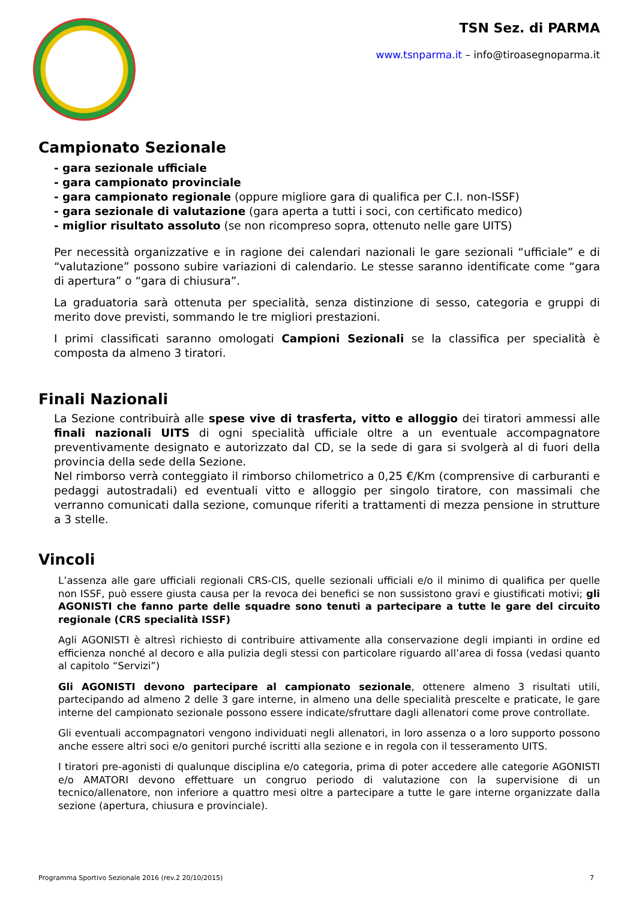TSN Sez. di PARMA
www.tsnparma.it – info@tiroasegnoparma.it
Campionato Sezionale
- gara sezionale ufficiale
- gara campionato provinciale
- gara campionato regionale (oppure migliore gara di qualifica per C.I. non-ISSF)
- gara sezionale di valutazione (gara aperta a tutti i soci, con certificato medico)
- miglior risultato assoluto (se non ricompreso sopra, ottenuto nelle gare UITS)
Per necessità organizzative e in ragione dei calendari nazionali le gare sezionali “ufficiale” e di “valutazione” possono subire variazioni di calendario. Le stesse saranno identificate come “gara di apertura” o “gara di chiusura”.
La graduatoria sarà ottenuta per specialità, senza distinzione di sesso, categoria e gruppi di merito dove previsti, sommando le tre migliori prestazioni.
I primi classificati saranno omologati Campioni Sezionali se la classifica per specialità è composta da almeno 3 tiratori.
Finali Nazionali
La Sezione contribuirà alle spese vive di trasferta, vitto e alloggio dei tiratori ammessi alle finali nazionali UITS di ogni specialità ufficiale oltre a un eventuale accompagnatore preventivamente designato e autorizzato dal CD, se la sede di gara si svolgerà al di fuori della provincia della sede della Sezione.
Nel rimborso verrà conteggiato il rimborso chilometrico a 0,25 €/Km (comprensive di carburanti e pedaggi autostradali) ed eventuali vitto e alloggio per singolo tiratore, con massimali che verranno comunicati dalla sezione, comunque riferiti a trattamenti di mezza pensione in strutture a 3 stelle.
Vincoli
L’assenza alle gare ufficiali regionali CRS-CIS, quelle sezionali ufficiali e/o il minimo di qualifica per quelle non ISSF, può essere giusta causa per la revoca dei benefici se non sussistono gravi e giustificati motivi; gli AGONISTI che fanno parte delle squadre sono tenuti a partecipare a tutte le gare del circuito regionale (CRS specialità ISSF)
Agli AGONISTI è altresì richiesto di contribuire attivamente alla conservazione degli impianti in ordine ed efficienza nonché al decoro e alla pulizia degli stessi con particolare riguardo all’area di fossa (vedasi quanto al capitolo “Servizi”)
Gli AGONISTI devono partecipare al campionato sezionale, ottenere almeno 3 risultati utili, partecipando ad almeno 2 delle 3 gare interne, in almeno una delle specialità prescelte e praticate, le gare interne del campionato sezionale possono essere indicate/sfruttare dagli allenatori come prove controllate.
Gli eventuali accompagnatori vengono individuati negli allenatori, in loro assenza o a loro supporto possono anche essere altri soci e/o genitori purché iscritti alla sezione e in regola con il tesseramento UITS.
I tiratori pre-agonisti di qualunque disciplina e/o categoria, prima di poter accedere alle categorie AGONISTI e/o AMATORI devono effettuare un congruo periodo di valutazione con la supervisione di un tecnico/allenatore, non inferiore a quattro mesi oltre a partecipare a tutte le gare interne organizzate dalla sezione (apertura, chiusura e provinciale).
Programma Sportivo Sezionale 2016 (rev.2 20/10/2015) 7